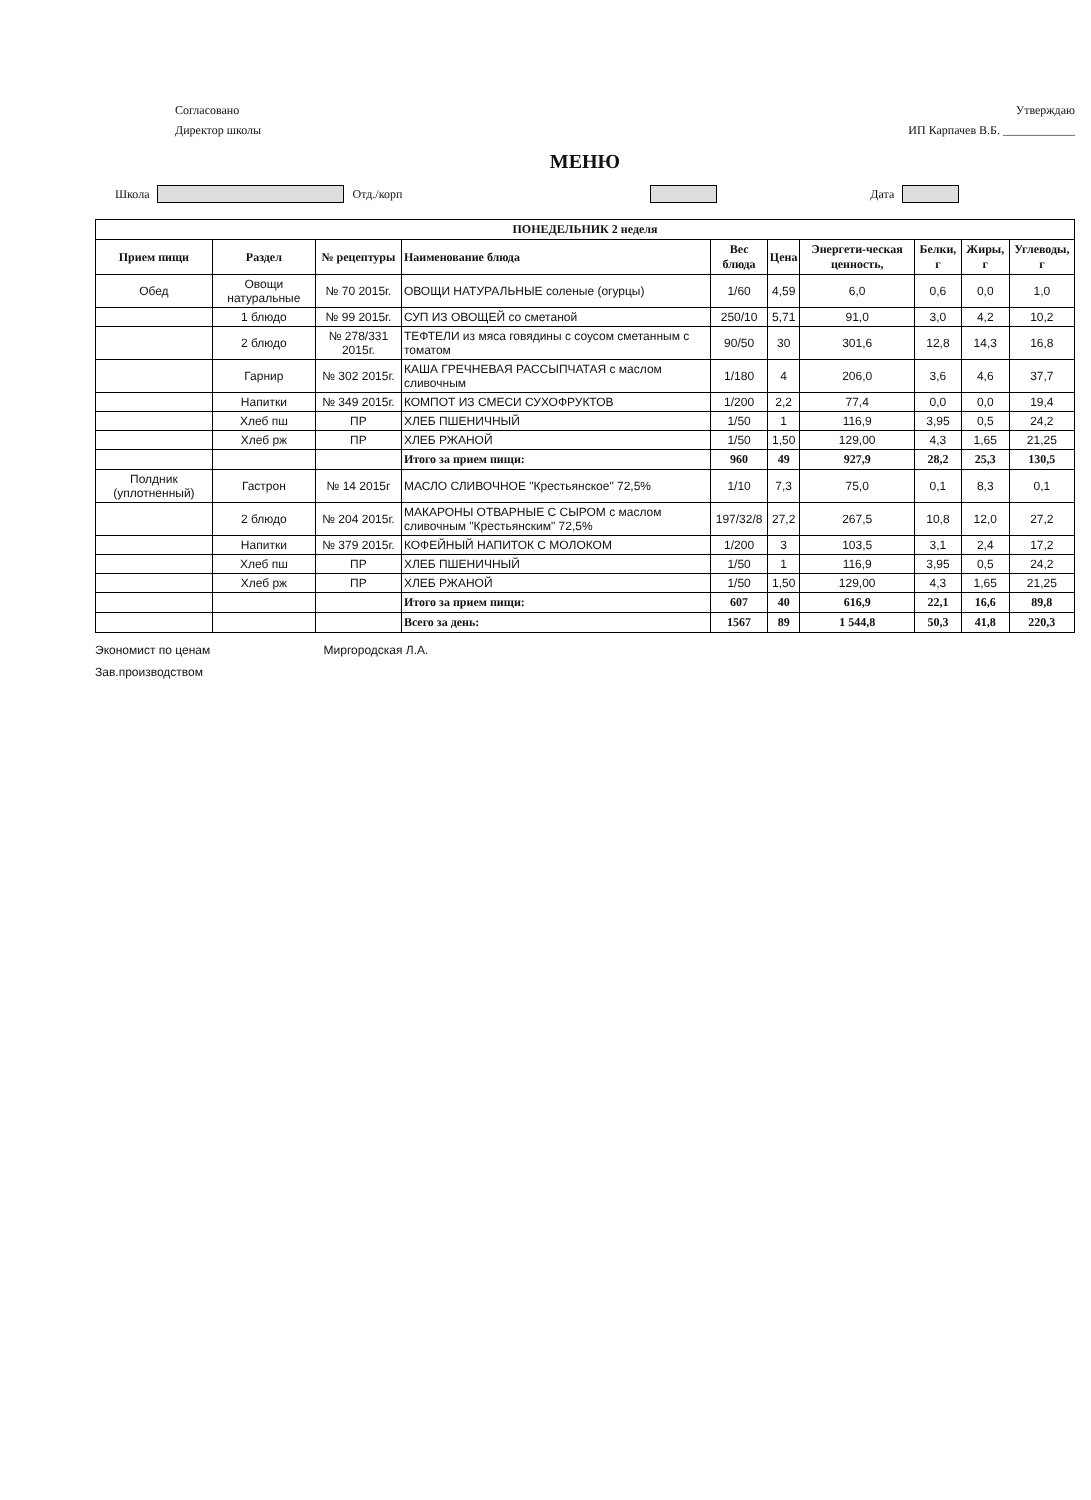Согласовано
Директор школы
Утверждаю
ИП Карпачев В.Б. ____________
МЕНЮ
Школа Отд./корп Дата
| ПОНЕДЕЛЬНИК 2 неделя | | | | | | | | | |
| --- | --- | --- | --- | --- | --- | --- | --- | --- | --- |
| Прием пищи | Раздел | № рецептуры | Наименование блюда | Вес блюда | Цена | Энергети-ческая ценность, | Белки, г | Жиры, г | Углеводы, г |
| Обед | Овощи натуральные | № 70 2015г. | ОВОЩИ НАТУРАЛЬНЫЕ соленые (огурцы) | 1/60 | 4,59 | 6,0 | 0,6 | 0,0 | 1,0 |
| | 1 блюдо | № 99 2015г. | СУП ИЗ ОВОЩЕЙ со сметаной | 250/10 | 5,71 | 91,0 | 3,0 | 4,2 | 10,2 |
| | 2 блюдо | № 278/331 2015г. | ТЕФТЕЛИ из мяса говядины с соусом сметанным с томатом | 90/50 | 30 | 301,6 | 12,8 | 14,3 | 16,8 |
| | Гарнир | № 302 2015г. | КАША ГРЕЧНЕВАЯ РАССЫПЧАТАЯ с маслом сливочным | 1/180 | 4 | 206,0 | 3,6 | 4,6 | 37,7 |
| | Напитки | № 349 2015г. | КОМПОТ ИЗ СМЕСИ СУХОФРУКТОВ | 1/200 | 2,2 | 77,4 | 0,0 | 0,0 | 19,4 |
| | Хлеб пш | ПР | ХЛЕБ ПШЕНИЧНЫЙ | 1/50 | 1 | 116,9 | 3,95 | 0,5 | 24,2 |
| | Хлеб рж | ПР | ХЛЕБ РЖАНОЙ | 1/50 | 1,50 | 129,00 | 4,3 | 1,65 | 21,25 |
| | | | Итого за прием пищи: | 960 | 49 | 927,9 | 28,2 | 25,3 | 130,5 |
| Полдник (уплотненный) | Гастрон | № 14 2015г | МАСЛО СЛИВОЧНОЕ "Крестьянское" 72,5% | 1/10 | 7,3 | 75,0 | 0,1 | 8,3 | 0,1 |
| | 2 блюдо | № 204 2015г. | МАКАРОНЫ ОТВАРНЫЕ С СЫРОМ с маслом сливочным "Крестьянским" 72,5% | 197/32/8 | 27,2 | 267,5 | 10,8 | 12,0 | 27,2 |
| | Напитки | № 379 2015г. | КОФЕЙНЫЙ НАПИТОК С МОЛОКОМ | 1/200 | 3 | 103,5 | 3,1 | 2,4 | 17,2 |
| | Хлеб пш | ПР | ХЛЕБ ПШЕНИЧНЫЙ | 1/50 | 1 | 116,9 | 3,95 | 0,5 | 24,2 |
| | Хлеб рж | ПР | ХЛЕБ РЖАНОЙ | 1/50 | 1,50 | 129,00 | 4,3 | 1,65 | 21,25 |
| | | | Итого за прием пищи: | 607 | 40 | 616,9 | 22,1 | 16,6 | 89,8 |
| | | | Всего за день: | 1567 | 89 | 1 544,8 | 50,3 | 41,8 | 220,3 |
Экономист по ценам Миргородская Л.А.
Зав.производством